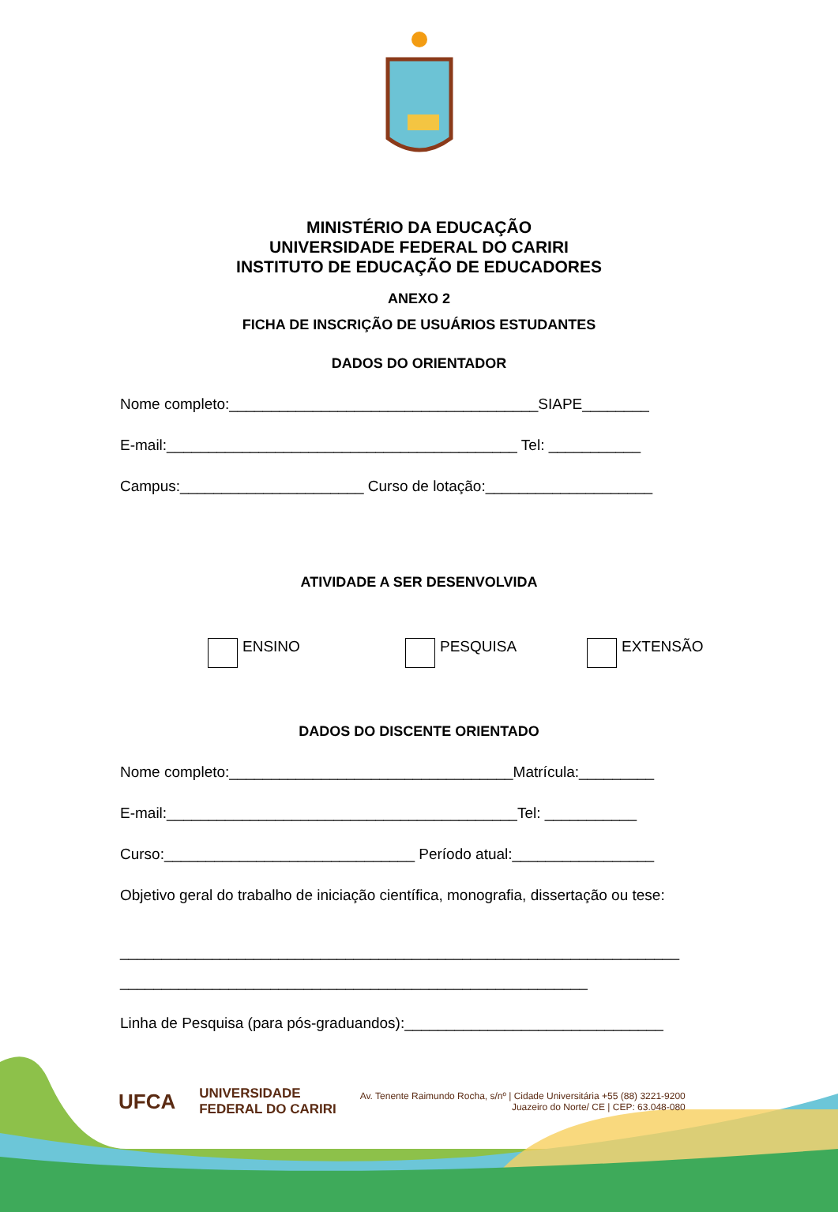MINISTÉRIO DA EDUCAÇÃO
UNIVERSIDADE FEDERAL DO CARIRI
INSTITUTO DE EDUCAÇÃO DE EDUCADORES
ANEXO 2
FICHA DE INSCRIÇÃO DE USUÁRIOS ESTUDANTES
DADOS DO ORIENTADOR
Nome completo:_____________________________________SIAPE________
E-mail:__________________________________________ Tel: ___________
Campus:______________________ Curso de lotação:____________________
ATIVIDADE A SER DESENVOLVIDA
ENSINO PESQUISA EXTENSÃO
DADOS DO DISCENTE ORIENTADO
Nome completo:__________________________________Matrícula:_________
E-mail:__________________________________________Tel: ___________
Curso:______________________________ Período atual:_________________
Objetivo geral do trabalho de iniciação científica, monografia, dissertação ou tese:
___________________________________________________________________
________________________________________________________
Linha de Pesquisa (para pós-graduandos):_______________________________
UFCA
UNIVERSIDADE
FEDERAL DO CARIRI
Av. Tenente Raimundo Rocha, s/nº | Cidade Universitária +55 (88) 3221-9200
Juazeiro do Norte/ CE | CEP: 63.048-080